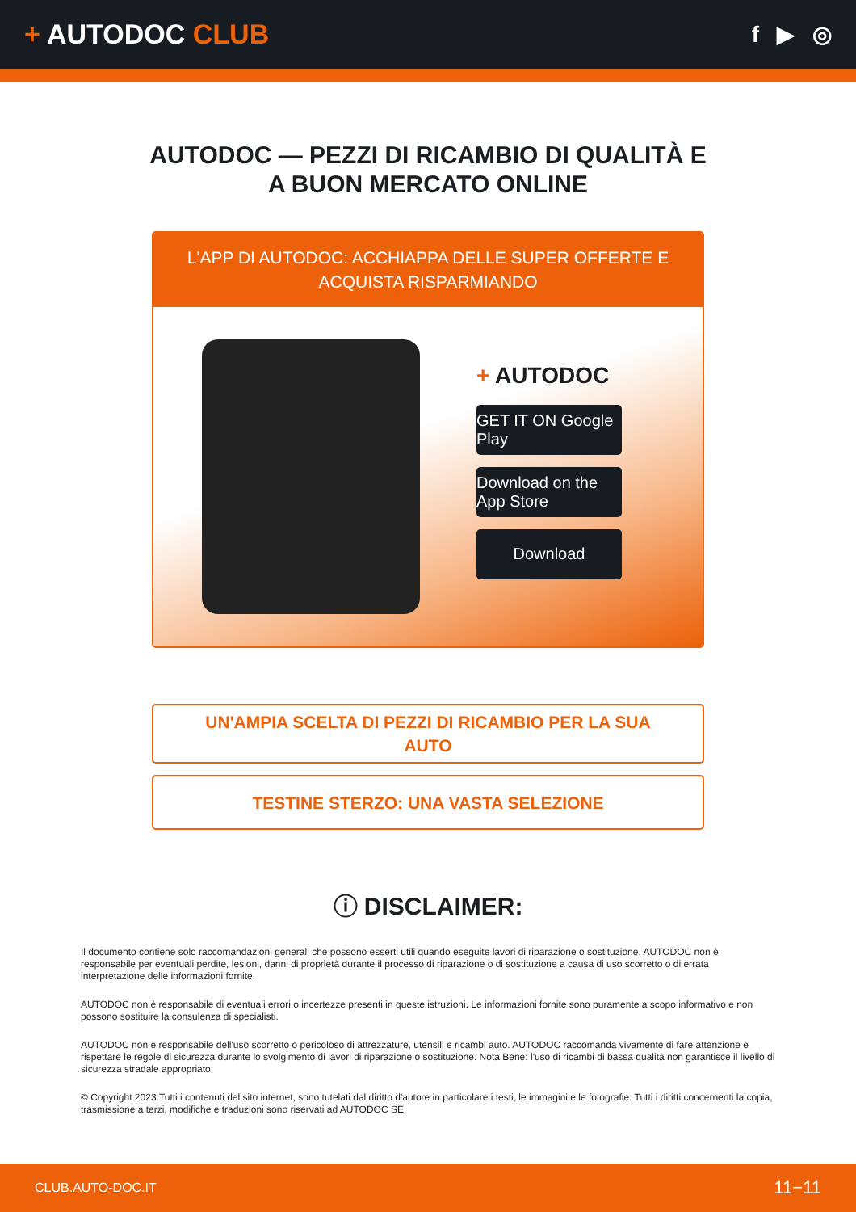+ AUTODOC CLUB
f ▶ ◎
AUTODOC — PEZZI DI RICAMBIO DI QUALITÀ E A BUON MERCATO ONLINE
L'APP DI AUTODOC: ACCHIAPPA DELLE SUPER OFFERTE E ACQUISTA RISPARMIANDO
+ AUTODOC
GET IT ON Google Play
Download on the App Store
Download
UN'AMPIA SCELTA DI PEZZI DI RICAMBIO PER LA SUA AUTO
TESTINE STERZO: UNA VASTA SELEZIONE
ⓘ DISCLAIMER:
Il documento contiene solo raccomandazioni generali che possono esserti utili quando eseguite lavori di riparazione o sostituzione. AUTODOC non è responsabile per eventuali perdite, lesioni, danni di proprietà durante il processo di riparazione o di sostituzione a causa di uso scorretto o di errata interpretazione delle informazioni fornite.
AUTODOC non è responsabile di eventuali errori o incertezze presenti in queste istruzioni. Le informazioni fornite sono puramente a scopo informativo e non possono sostituire la consulenza di specialisti.
AUTODOC non è responsabile dell'uso scorretto o pericoloso di attrezzature, utensili e ricambi auto. AUTODOC raccomanda vivamente di fare attenzione e rispettare le regole di sicurezza durante lo svolgimento di lavori di riparazione o sostituzione. Nota Bene: l'uso di ricambi di bassa qualità non garantisce il livello di sicurezza stradale appropriato.
© Copyright 2023.Tutti i contenuti del sito internet, sono tutelati dal diritto d'autore in particolare i testi, le immagini e le fotografie. Tutti i diritti concernenti la copia, trasmissione a terzi, modifiche e traduzioni sono riservati ad AUTODOC SE.
CLUB.AUTO-DOC.IT 11−11